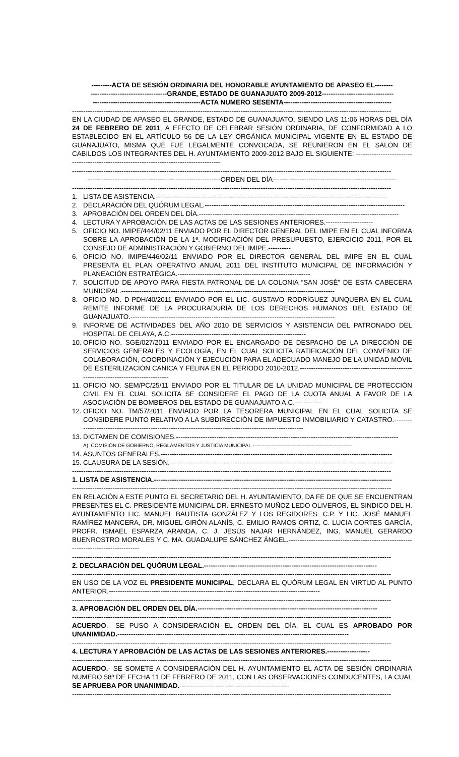---------ACTA DE SESIÓN ORDINARIA DEL HONORABLE AYUNTAMIENTO DE APASEO EL--------
----------------------------------GRANDE, ESTADO DE GUANAJUATO 2009-2012--------------------------------
------------------------------------------------ACTA NUMERO SESENTA------------------------------------------------
----------------------------------------------------------------------------------------------------------------------------------------------
EN LA CIUDAD DE APASEO EL GRANDE, ESTADO DE GUANAJUATO, SIENDO LAS 11:06 HORAS DEL DÍA 24 DE FEBRERO DE 2011, A EFECTO DE CELEBRAR SESIÓN ORDINARIA, DE CONFORMIDAD A LO ESTABLECIDO EN EL ARTÍCULO 56 DE LA LEY ORGÁNICA MUNICIPAL VIGENTE EN EL ESTADO DE GUANAJUATO, MISMA QUE FUE LEGALMENTE CONVOCADA, SE REUNIERON EN EL SALÓN DE CABILDOS LOS INTEGRANTES DEL H. AYUNTAMIENTO 2009-2012 BAJO EL SIGUIENTE: -------------------------------------------------------------------------------------------
----------------------------------------------------------------------------------------------------------------------------------------------
-----------------------------------------------------------ORDEN DEL DÍA-------------------------------------------------------
----------------------------------------------------------------------------------------------------------------------------------------------
1. LISTA DE ASISTENCIA.-------------------------------------------------------------------------------------------------------
2. DECLARACIÓN DEL QUÓRUM LEGAL.-----------------------------------------------------------------------------------------
3. APROBACIÓN DEL ORDEN DEL DÍA.-----------------------------------------------------------------------------------------
4. LECTURA Y APROBACIÓN DE LAS ACTAS DE LAS SESIONES ANTERIORES.---------------------
5. OFICIO NO. IMIPE/444/02/11 ENVIADO POR EL DIRECTOR GENERAL DEL IMIPE EN EL CUAL INFORMA SOBRE LA APROBACIÓN DE LA 1ª. MODIFICACIÓN DEL PRESUPUESTO, EJERCICIO 2011, POR EL CONSEJO DE ADMINISTRACIÓN Y GOBIERNO DEL IMIPE.----------
6. OFICIO NO. IMIPE/446/02/11 ENVIADO POR EL DIRECTOR GENERAL DEL IMIPE EN EL CUAL PRESENTA EL PLAN OPERATIVO ANUAL 2011 DEL INSTITUTO MUNICIPAL DE INFORMACIÓN Y PLANEACIÓN ESTRATÉGICA.-----------------------------------------------------------
7. SOLICITUD DE APOYO PARA FIESTA PATRONAL DE LA COLONIA “SAN JOSÉ” DE ESTA CABECERA MUNICIPAL.-----------------------------------------------------------------------------------------------
8. OFICIO NO. D-PDH/40/2011 ENVIADO POR EL LIC. GUSTAVO RODRÍGUEZ JUNQUERA EN EL CUAL REMITE INFORME DE LA PROCURADURÍA DE LOS DERECHOS HUMANOS DEL ESTADO DE GUANAJUATO.-------------------------------------------------------------------------------------------
9. INFORME DE ACTIVIDADES DEL AÑO 2010 DE SERVICIOS Y ASISTENCIA DEL PATRONADO DEL HOSPITAL DE CELAYA, A.C.------------------------------------------------------------
10. OFICIO NO. SGE/027/2011 ENVIADO POR EL ENCARGADO DE DESPACHO DE LA DIRECCIÓN DE SERVICIOS GENERALES Y ECOLOGÍA, EN EL CUAL SOLICITA RATIFICACIÓN DEL CONVENIO DE COLABORACIÓN, COORDINACIÓN Y EJECUCIÓN PARA EL ADECUADO MANEJO DE LA UNIDAD MÓVIL DE ESTERILIZACIÓN CANICA Y FELINA EN EL PERIODO 2010-2012.----------------------------------------------------------------------------------------
11. OFICIO NO. SEM/PC/25/11 ENVIADO POR EL TITULAR DE LA UNIDAD MUNICIPAL DE PROTECCIÓN CIVIL EN EL CUAL SOLICITA SE CONSIDERE EL PAGO DE LA CUOTA ANUAL A FAVOR DE LA ASOCIACIÓN DE BOMBEROS DEL ESTADO DE GUANAJUATO A.C.------------
12. OFICIO NO. TM/57/2011 ENVIADO POR LA TESORERA MUNICIPAL EN EL CUAL SOLICITA SE CONSIDERE PUNTO RELATIVO A LA SUBDIRECCIÓN DE IMPUESTO INMOBILIARIO Y CATASTRO.----------------------------------------------------------------------------------------------------------
13. DICTAMEN DE COMISIONES.---------------------------------------------------------------------------------------------------
A). COMISIÓN DE GOBIERNO, REGLAMENTOS Y JUSTICIA MUNICIPAL.-----------------------------------------------------------
14. ASUNTOS GENERALES.-------------------------------------------------------------------------------------------------------
15. CLAUSURA DE LA SESIÓN.---------------------------------------------------------------------------------------------------
----------------------------------------------------------------------------------------------------------------------------------------------
1. LISTA DE ASISTENCIA.----------------------------------------------------------------------------------------------------------
----------------------------------------------------------------------------------------------------------------------------------------------
EN RELACIÓN A ESTE PUNTO EL SECRETARIO DEL H. AYUNTAMIENTO, DA FE DE QUE SE ENCUENTRAN PRESENTES EL C. PRESIDENTE MUNICIPAL DR. ERNESTO MUÑOZ LEDO OLIVEROS, EL SINDICO DEL H. AYUNTAMIENTO LIC. MANUEL BAUTISTA GONZÁLEZ Y LOS REGIDORES: C.P. Y LIC. JOSÉ MANUEL RAMÍREZ MANCERA, DR. MIGUEL GIRÓN ALANÍS, C. EMILIO RAMOS ORTIZ, C. LUCIA CORTES GARCÍA, PROFR. ISMAEL ESPARZA ARANDA, C. J. JESÚS NAJAR HERNÁNDEZ, ING. MANUEL GERARDO BUENROSTRO MORALES Y C. MA. GUADALUPE SÁNCHEZ ÁNGEL.-------------------------------------------------------------------------------------
----------------------------------------------------------------------------------------------------------------------------------------------
2. DECLARACIÓN DEL QUÓRUM LEGAL.-----------------------------------------------------------------------------
----------------------------------------------------------------------------------------------------------------------------------------------
EN USO DE LA VOZ EL PRESIDENTE MUNICIPAL, DECLARA EL QUÓRUM LEGAL EN VIRTUD AL PUNTO ANTERIOR.----------------------------------------------------------------------------------------------
----------------------------------------------------------------------------------------------------------------------------------------------
3. APROBACIÓN DEL ORDEN DEL DÍA.--------------------------------------------------------------------------------
----------------------------------------------------------------------------------------------------------------------------------------------
ACUERDO.- SE PUSO A CONSIDERACIÓN EL ORDEN DEL DÍA, EL CUAL ES APROBADO POR UNANIMIDAD.-------------------------------------------------------------------------------------------------------
----------------------------------------------------------------------------------------------------------------------------------------------
4. LECTURA Y APROBACIÓN DE LAS ACTAS DE LAS SESIONES ANTERIORES.-------------------
----------------------------------------------------------------------------------------------------------------------------------------------
ACUERDO.- SE SOMETE A CONSIDERACIÓN DEL H. AYUNTAMIENTO EL ACTA DE SESIÓN ORDINARIA NUMERO 58ª DE FECHA 11 DE FEBRERO DE 2011, CON LAS OBSERVACIONES CONDUCENTES, LA CUAL SE APRUEBA POR UNANIMIDAD.-------------------------------------------------
----------------------------------------------------------------------------------------------------------------------------------------------